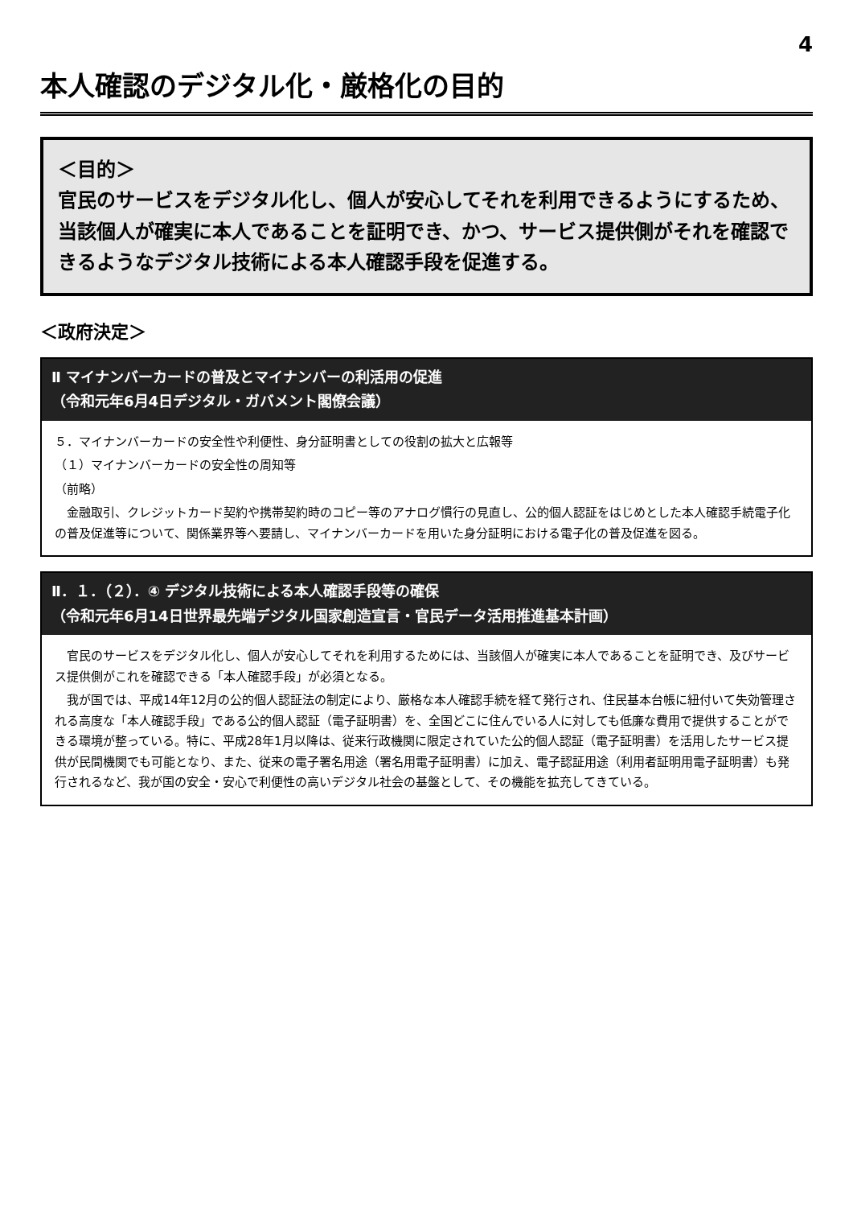4
本人確認のデジタル化・厳格化の目的
＜目的＞
官民のサービスをデジタル化し、個人が安心してそれを利用できるようにするため、当該個人が確実に本人であることを証明でき、かつ、サービス提供側がそれを確認できるようなデジタル技術による本人確認手段を促進する。
＜政府決定＞
Ⅱ マイナンバーカードの普及とマイナンバーの利活用の促進
（令和元年6月4日デジタル・ガバメント閣僚会議）
５．マイナンバーカードの安全性や利便性、身分証明書としての役割の拡大と広報等
（１）マイナンバーカードの安全性の周知等
（前略）
金融取引、クレジットカード契約や携帯契約時のコピー等のアナログ慣行の見直し、公的個人認証をはじめとした本人確認手続電子化の普及促進等について、関係業界等へ要請し、マイナンバーカードを用いた身分証明における電子化の普及促進を図る。
Ⅱ．１．（２）．④ デジタル技術による本人確認手段等の確保
（令和元年6月14日世界最先端デジタル国家創造宣言・官民データ活用推進基本計画）
官民のサービスをデジタル化し、個人が安心してそれを利用するためには、当該個人が確実に本人であることを証明でき、及びサービス提供側がこれを確認できる「本人確認手段」が必須となる。
我が国では、平成14年12月の公的個人認証法の制定により、厳格な本人確認手続を経て発行され、住民基本台帳に紐付いて失効管理される高度な「本人確認手段」である公的個人認証（電子証明書）を、全国どこに住んでいる人に対しても低廉な費用で提供することができる環境が整っている。特に、平成28年1月以降は、従来行政機関に限定されていた公的個人認証（電子証明書）を活用したサービス提供が民間機関でも可能となり、また、従来の電子署名用途（署名用電子証明書）に加え、電子認証用途（利用者証明用電子証明書）も発行されるなど、我が国の安全・安心で利便性の高いデジタル社会の基盤として、その機能を拡充してきている。